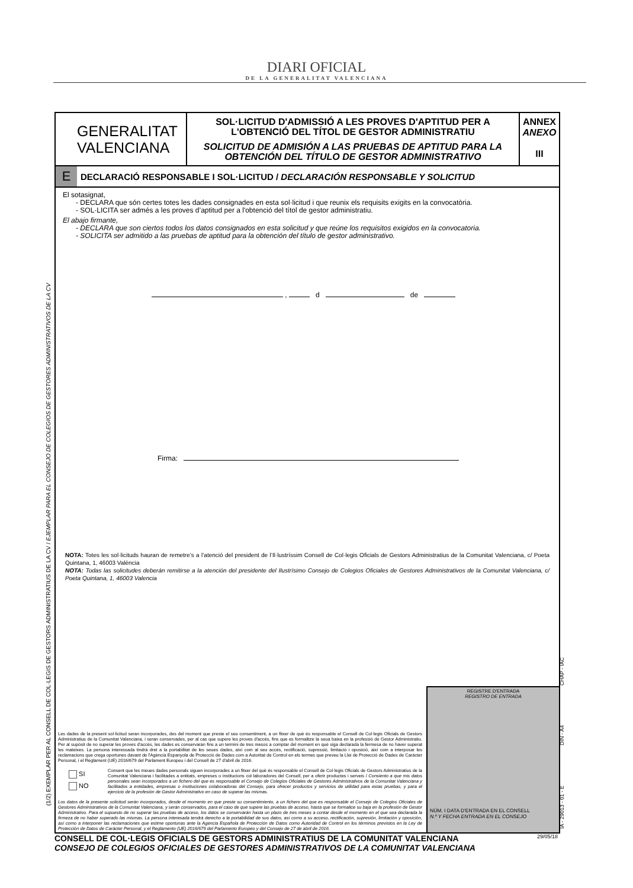DIARI OFICIAL
DE LA GENERALITAT VALENCIANA
(1/2) EXEMPLAR PER AL CONSELL DE COL·LEGIS DE GESTORS ADMINISTRATIUS DE LA CV / EJEMPLAR PARA EL CONSEJO DE COLEGIOS DE GESTORES ADMINISTRATIVOS DE LA CV
IA - 29013 - 01 - E DIN - A4 CHAP - IAC
GENERALITAT
VALENCIANA
SOL·LICITUD D'ADMISSIÓ A LES PROVES D'APTITUD PER A L'OBTENCIÓ DEL TÍTOL DE GESTOR ADMINISTRATIU
SOLICITUD DE ADMISIÓN A LAS PRUEBAS DE APTITUD PARA LA OBTENCIÓN DEL TÍTULO DE GESTOR ADMINISTRATIVO
ANNEX
ANEXO
III
E DECLARACIÓ RESPONSABLE I SOL·LICITUD / DECLARACIÓN RESPONSABLE Y SOLICITUD
El sotasignat,
- DECLARA que són certes totes les dades consignades en esta sol·licitud i que reunix els requisits exigits en la convocatòria.
- SOL·LICITA ser admés a les proves d’aptitud per a l'obtenció del títol de gestor administratiu.
El abajo firmante,
- DECLARA que son ciertos todos los datos consignados en esta solicitud y que reúne los requisitos exigidos en la convocatoria.
- SOLICITA ser admitido a las pruebas de aptitud para la obtención del título de gestor administrativo.
, d de
Firma:
NOTA: Totes les sol·licituds hauran de remetre’s a l’atenció del president de l’Il·lustríssim Consell de Col·legis Oficials de Gestors Administratius de la Comunitat Valenciana, c/ Poeta Quintana, 1, 46003 València
NOTA: Todas las solicitudes deberán remitirse a la atención del presidente del Ilustrísimo Consejo de Colegios Oficiales de Gestores Administrativos de la Comunitat Valenciana, c/ Poeta Quintana, 1, 46003 Valencia
Les dades de la present sol·licitud seran incorporades, des del moment que preste el seu consentiment, a un fitxer de què és responsable el Consell de Col·legis Oficials de Gestors Administratius de la Comunitat Valenciana, i seran conservades, per al cas que supere les proves d'accés, fins que es formalitze la seua baixa en la professió de Gestor Administratiu. Per al supòsit de no superar les proves d'accés, les dades es conservaran fins a un termini de tres mesos a comptar del moment en què siga declarada la fermesa de no haver superat les mateixes. La persona interessada tindrà dret a la portabilitat de les seues dades, així com al seu accés, rectificació, supressió, limitació i oposició, així com a interposar les reclamacions que crega oportunes davant de l'Agència Espanyola de Protecció de Dades com a Autoritat de Control en els termes que preveu la Llei de Protecció de Dades de Caràcter Personal, i el Reglament (UE) 2016/679 del Parlament Europeu i del Consell de 27 d'abril de 2016.
SI
NO
Consent que les meues dades personals siguen incorporades a un fitxer del què és responsable el Consell de Col·legis Oficials de Gestors Administratius de la Comunitat Valenciana i facilitades a entitats, empreses o institucions col·laboradores del Consell, per a oferir productes i serveis / Consiento a que mis datos personales sean incorporados a un fichero del que es responsable el Consejo de Colegios Oficiales de Gestores Administrativos de la Comunitat Valenciana y facilitados a entidades, empresas o instituciones colaboradoras del Consejo, para ofrecer productos y servicios de utilidad para estas pruebas, y para el ejercicio de la profesión de Gestor Administrativo en caso de superar las mismas.
Los datos de la presente solicitud serán incorporados, desde el momento en que preste su consentimiento, a un fichero del que es responsable el Consejo de Colegios Oficiales de Gestores Administrativos de la Comunitat Valenciana, y serán conservados, para el caso de que supere las pruebas de acceso, hasta que se formalice su baja en la profesión de Gestor Administrativo. Para el supuesto de no superar las pruebas de acceso, los datos se conservarán hasta un plazo de tres meses a contar desde el momento en el que sea declarada la firmeza de no haber superado las mismas. La persona interesada tendrá derecho a la portabilidad de sus datos, así como a su acceso, rectificación, supresión, limitación y oposición, así como a interponer las reclamaciones que estime oportunas ante la Agencia Española de Protección de Datos como Autoridad de Control en los términos previstos en la Ley de Protección de Datos de Carácter Personal, y el Reglamento (UE) 2016/679 del Parlamento Europeo y del Consejo de 27 de abril de 2016.
REGISTRE D'ENTRADA
REGISTRO DE ENTRADA
NÚM. I DATA D'ENTRADA EN EL CONSELL
N.º Y FECHA ENTRADA EN EL CONSEJO
29/05/18 CONSELL DE COL·LEGIS OFICIALS DE GESTORS ADMINISTRATIUS DE LA COMUNITAT VALENCIANA
CONSEJO DE COLEGIOS OFICIALES DE GESTORES ADMINISTRATIVOS DE LA COMUNITAT VALENCIANA